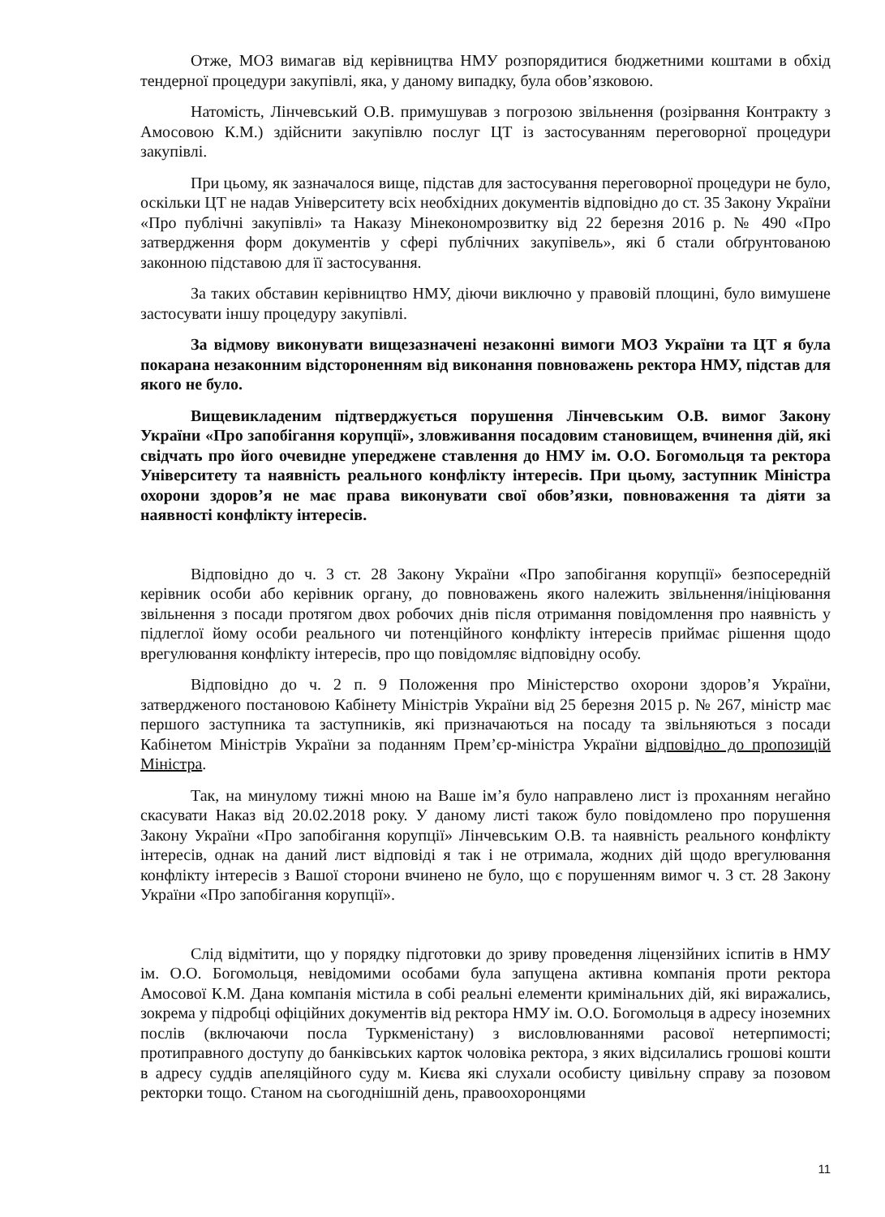Отже, МОЗ вимагав від керівництва НМУ розпорядитися бюджетними коштами в обхід тендерної процедури закупівлі, яка, у даному випадку, була обов’язковою.
Натомість, Лінчевський О.В. примушував з погрозою звільнення (розірвання Контракту з Амосовою К.М.) здійснити закупівлю послуг ЦТ із застосуванням переговорної процедури закупівлі.
При цьому, як зазначалося вище, підстав для застосування переговорної процедури не було, оскільки ЦТ не надав Університету всіх необхідних документів відповідно до ст. 35 Закону України «Про публічні закупівлі» та Наказу Мінекономрозвитку від 22 березня 2016 р. № 490 «Про затвердження форм документів у сфері публічних закупівель», які б стали обґрунтованою законною підставою для її застосування.
За таких обставин керівництво НМУ, діючи виключно у правовій площині, було вимушене застосувати іншу процедуру закупівлі.
За відмову виконувати вищезазначені незаконні вимоги МОЗ України та ЦТ я була покарана незаконним відстороненням від виконання повноважень ректора НМУ, підстав для якого не було.
Вищевикладеним підтверджується порушення Лінчевським О.В. вимог Закону України «Про запобігання корупції», зловживання посадовим становищем, вчинення дій, які свідчать про його очевидне упереджене ставлення до НМУ ім. О.О. Богомольця та ректора Університету та наявність реального конфлікту інтересів. При цьому, заступник Міністра охорони здоров’я не має права виконувати свої обов’язки, повноваження та діяти за наявності конфлікту інтересів.
Відповідно до ч. 3 ст. 28 Закону України «Про запобігання корупції» безпосередній керівник особи або керівник органу, до повноважень якого належить звільнення/ініціювання звільнення з посади протягом двох робочих днів після отримання повідомлення про наявність у підлеглої йому особи реального чи потенційного конфлікту інтересів приймає рішення щодо врегулювання конфлікту інтересів, про що повідомляє відповідну особу.
Відповідно до ч. 2 п. 9 Положення про Міністерство охорони здоров’я України, затвердженого постановою Кабінету Міністрів України від 25 березня 2015 р. № 267, міністр має першого заступника та заступників, які призначаються на посаду та звільняються з посади Кабінетом Міністрів України за поданням Прем’єр-міністра України відповідно до пропозицій Міністра.
Так, на минулому тижні мною на Ваше ім’я було направлено лист із проханням негайно скасувати Наказ від 20.02.2018 року. У даному листі також було повідомлено про порушення Закону України «Про запобігання корупції» Лінчевським О.В. та наявність реального конфлікту інтересів, однак на даний лист відповіді я так і не отримала, жодних дій щодо врегулювання конфлікту інтересів з Вашої сторони вчинено не було, що є порушенням вимог ч. 3 ст. 28 Закону України «Про запобігання корупції».
Слід відмітити, що у порядку підготовки до зриву проведення ліцензійних іспитів в НМУ ім. О.О. Богомольця, невідомими особами була запущена активна компанія проти ректора Амосової К.М. Дана компанія містила в собі реальні елементи кримінальних дій, які виражались, зокрема у підробці офіційних документів від ректора НМУ ім. О.О. Богомольця в адресу іноземних послів (включаючи посла Туркменістану) з висловлюваннями расової нетерпимості; протиправного доступу до банківських карток чоловіка ректора, з яких відсилались грошові кошти в адресу суддів апеляційного суду м. Києва які слухали особисту цивільну справу за позовом ректорки тощо. Станом на сьогоднішній день, правоохоронцями
11